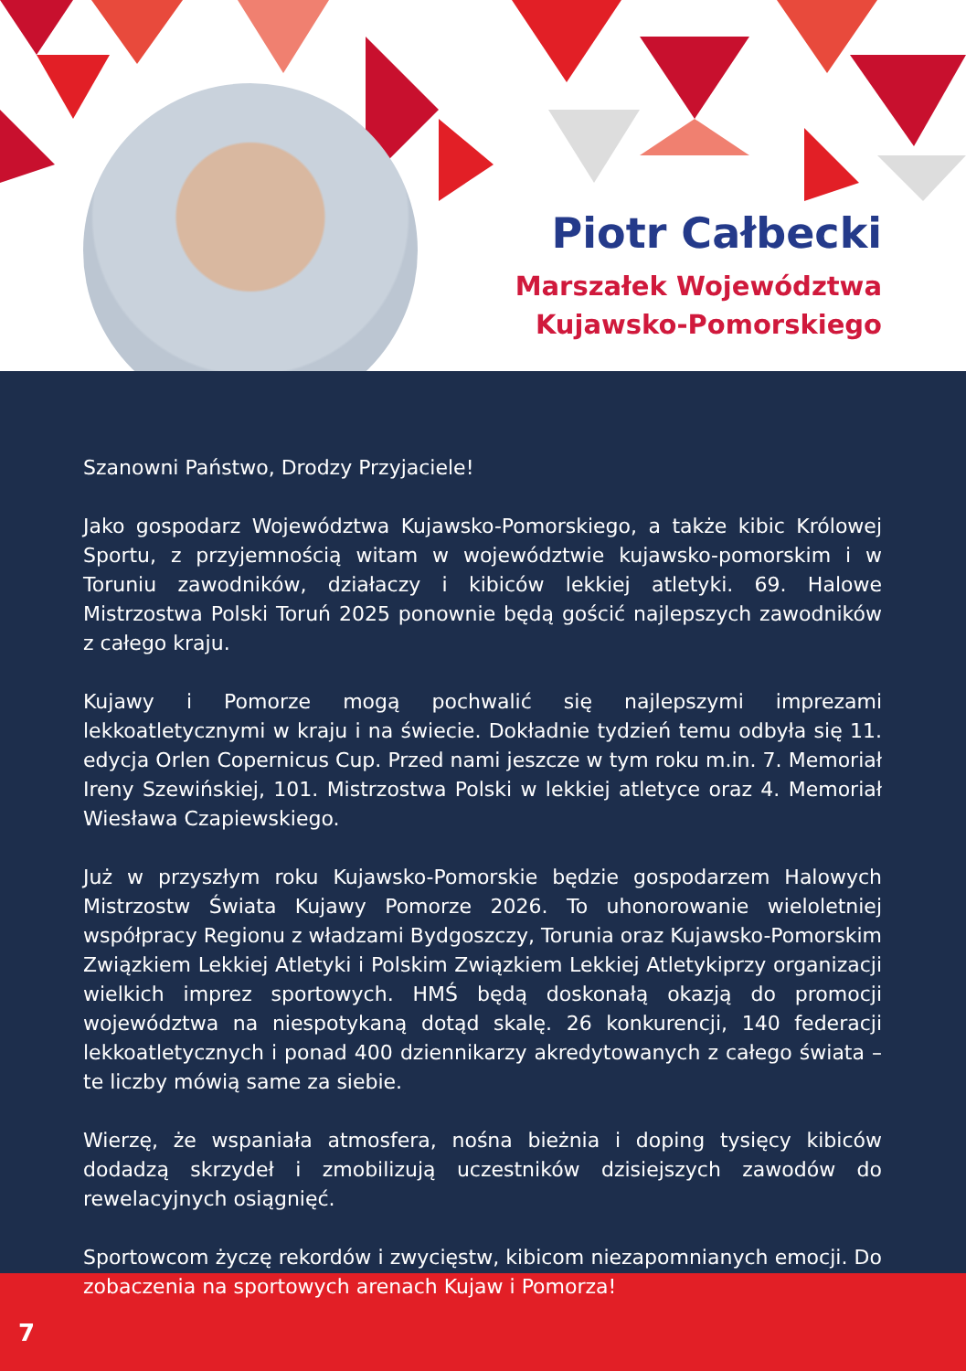Piotr Całbecki
Marszałek Województwa
Kujawsko-Pomorskiego
Szanowni Państwo, Drodzy Przyjaciele!
Jako gospodarz Województwa Kujawsko-Pomorskiego, a także kibic Królowej Sportu, z przyjemnością witam w województwie kujawsko-pomorskim i w Toruniu zawodników, działaczy i kibiców lekkiej atletyki. 69. Halowe Mistrzostwa Polski Toruń 2025 ponownie będą gościć najlepszych zawodników z całego kraju.
Kujawy i Pomorze mogą pochwalić się najlepszymi imprezami lekkoatletycznymi w kraju i na świecie. Dokładnie tydzień temu odbyła się 11. edycja Orlen Copernicus Cup. Przed nami jeszcze w tym roku m.in. 7. Memoriał Ireny Szewińskiej, 101. Mistrzostwa Polski w lekkiej atletyce oraz 4. Memoriał Wiesława Czapiewskiego.
Już w przyszłym roku Kujawsko-Pomorskie będzie gospodarzem Halowych Mistrzostw Świata Kujawy Pomorze 2026. To uhonorowanie wieloletniej współpracy Regionu z władzami Bydgoszczy, Torunia oraz Kujawsko-Pomorskim Związkiem Lekkiej Atletyki i Polskim Związkiem Lekkiej Atletykiprzy organizacji wielkich imprez sportowych. HMŚ będą doskonałą okazją do promocji województwa na niespotykaną dotąd skalę. 26 konkurencji, 140 federacji lekkoatletycznych i ponad 400 dziennikarzy akredytowanych z całego świata – te liczby mówią same za siebie.
Wierzę, że wspaniała atmosfera, nośna bieżnia i doping tysięcy kibiców dodadzą skrzydeł i zmobilizują uczestników dzisiejszych zawodów do rewelacyjnych osiągnięć.
Sportowcom życzę rekordów i zwycięstw, kibicom niezapomnianych emocji. Do zobaczenia na sportowych arenach Kujaw i Pomorza!
7